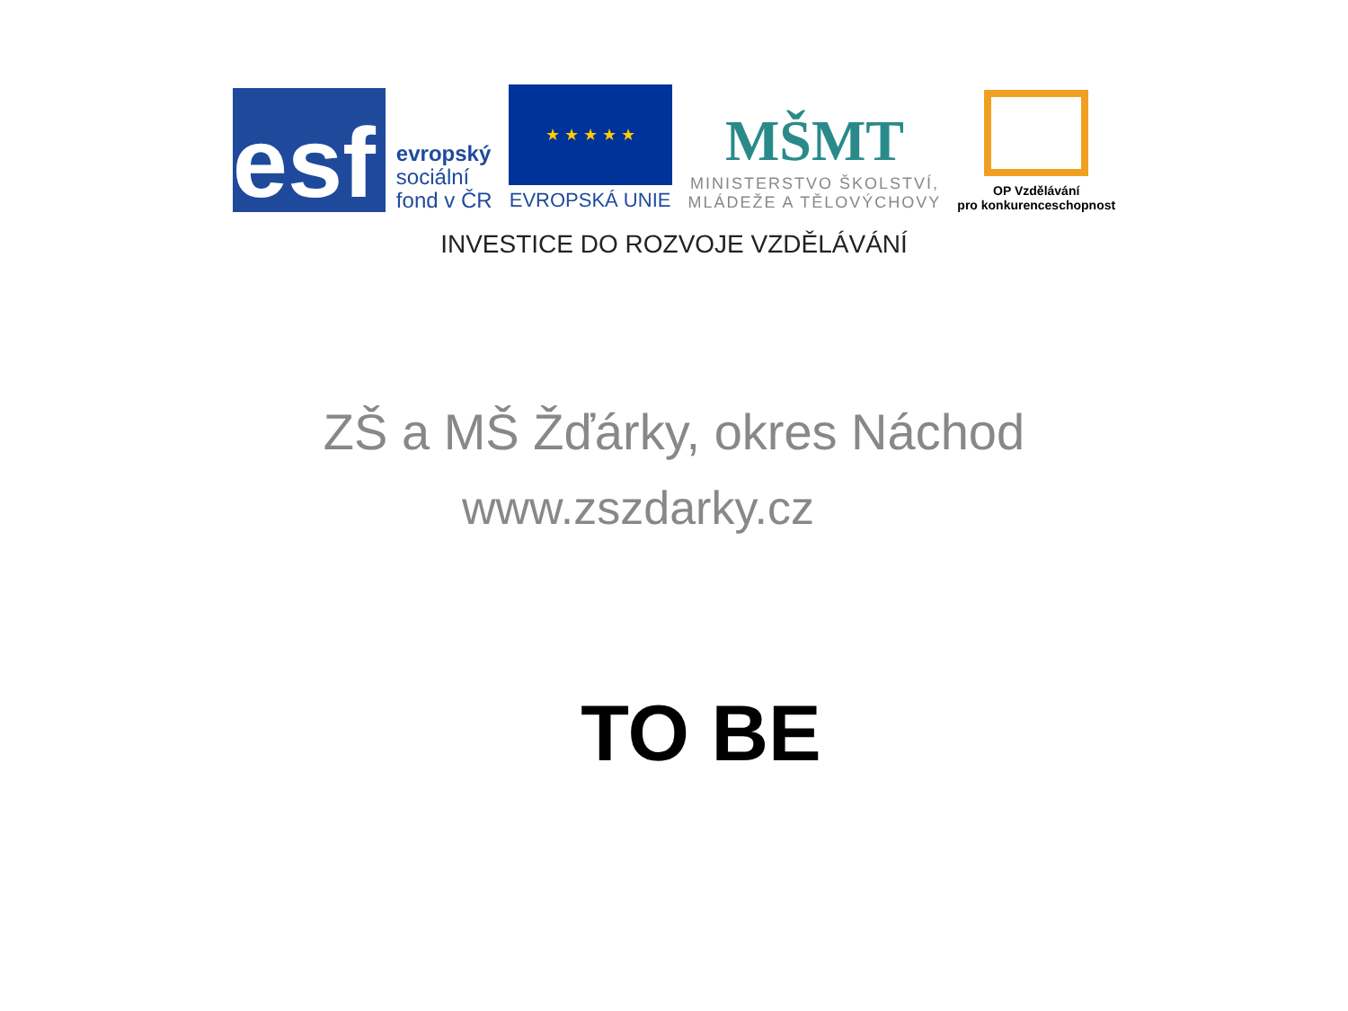esf
evropský
sociální
fond v ČR
★ ★ ★ ★ ★
EVROPSKÁ UNIE
MŠMT
MINISTERSTVO ŠKOLSTVÍ,
MLÁDEŽE A TĚLOVÝCHOVY
OP Vzdělávání
pro konkurenceschopnost
INVESTICE DO ROZVOJE VZDĚLÁVÁNÍ
ZŠ a MŠ Žďárky, okres Náchod
www.zszdarky.cz
TO BE